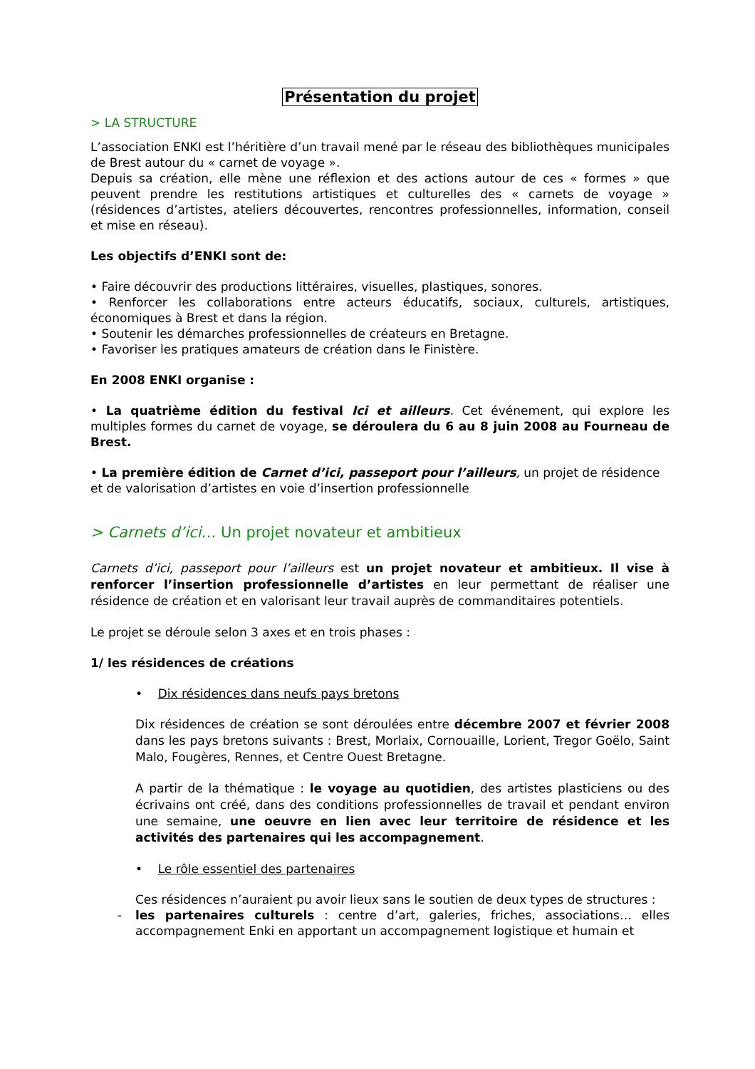Présentation du projet
> LA STRUCTURE
L’association ENKI est l’héritière d’un travail mené par le réseau des bibliothèques municipales de Brest autour du « carnet de voyage ».
Depuis sa création, elle mène une réflexion et des actions autour de ces « formes » que peuvent prendre les restitutions artistiques et culturelles des « carnets de voyage » (résidences d’artistes, ateliers découvertes, rencontres professionnelles, information, conseil et mise en réseau).
Les objectifs d’ENKI sont de:
• Faire découvrir des productions littéraires, visuelles, plastiques, sonores.
• Renforcer les collaborations entre acteurs éducatifs, sociaux, culturels, artistiques, économiques à Brest et dans la région.
• Soutenir les démarches professionnelles de créateurs en Bretagne.
• Favoriser les pratiques amateurs de création dans le Finistère.
En 2008 ENKI organise :
• La quatrième édition du festival Ici et ailleurs. Cet événement, qui explore les multiples formes du carnet de voyage, se déroulera du 6 au 8 juin 2008 au Fourneau de Brest.
• La première édition de Carnet d’ici, passeport pour l’ailleurs, un projet de résidence et de valorisation d’artistes en voie d’insertion professionnelle
> Carnets d’ici… Un projet novateur et ambitieux
Carnets d’ici, passeport pour l’ailleurs est un projet novateur et ambitieux. Il vise à renforcer l’insertion professionnelle d’artistes en leur permettant de réaliser une résidence de création et en valorisant leur travail auprès de commanditaires potentiels.
Le projet se déroule selon 3 axes et en trois phases :
1/ les résidences de créations
• Dix résidences dans neufs pays bretons
Dix résidences de création se sont déroulées entre décembre 2007 et février 2008 dans les pays bretons suivants : Brest, Morlaix, Cornouaille, Lorient, Tregor Goëlo, Saint Malo, Fougères, Rennes, et Centre Ouest Bretagne.
A partir de la thématique : le voyage au quotidien, des artistes plasticiens ou des écrivains ont créé, dans des conditions professionnelles de travail et pendant environ une semaine, une oeuvre en lien avec leur territoire de résidence et les activités des partenaires qui les accompagnement.
• Le rôle essentiel des partenaires
Ces résidences n’auraient pu avoir lieux sans le soutien de deux types de structures :
- les partenaires culturels : centre d’art, galeries, friches, associations… elles accompagnement Enki en apportant un accompagnement logistique et humain et